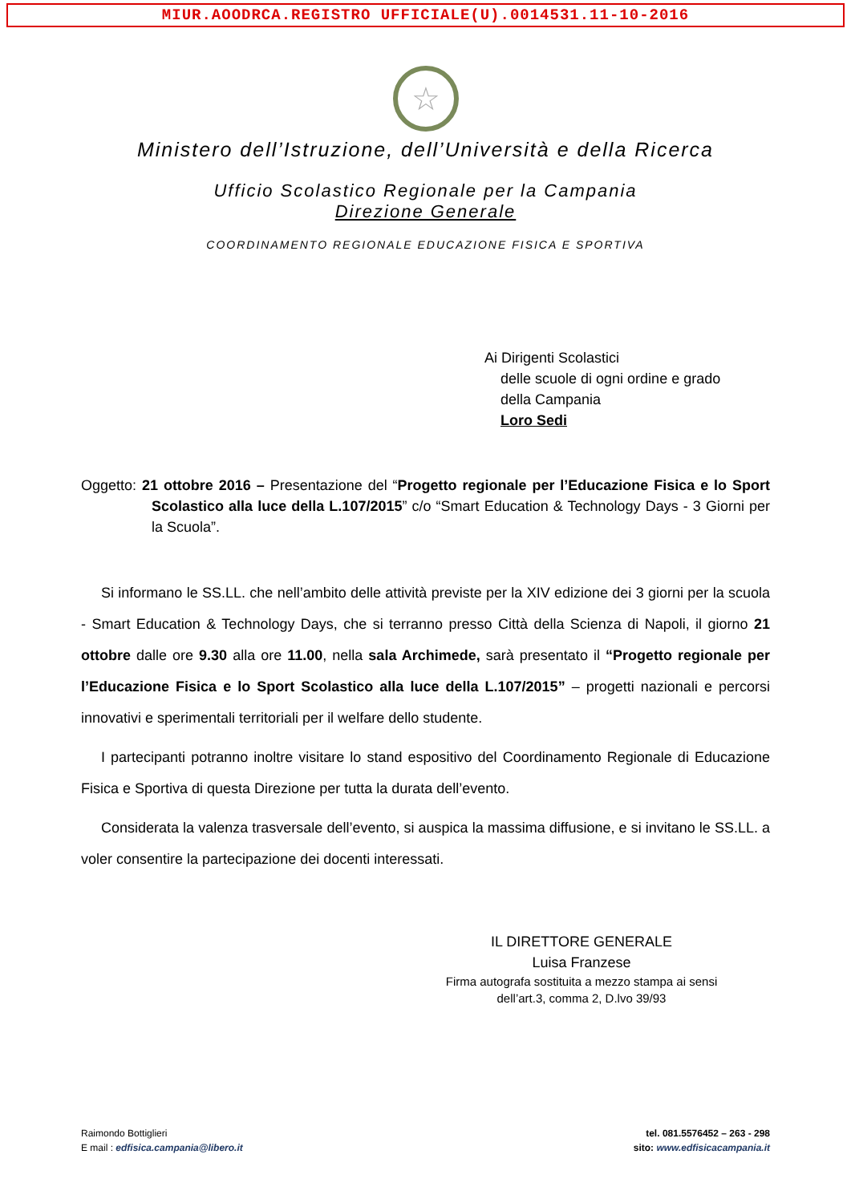MIUR.AOODRCA.REGISTRO UFFICIALE(U).0014531.11-10-2016
☆
Ministero dell’Istruzione, dell’Università e della Ricerca
Ufficio Scolastico Regionale per la Campania
Direzione Generale
COORDINAMENTO REGIONALE EDUCAZIONE FISICA E SPORTIVA
Ai Dirigenti Scolastici
delle scuole di ogni ordine e grado
della Campania
Loro Sedi
Oggetto: 21 ottobre 2016 – Presentazione del “Progetto regionale per l’Educazione Fisica e lo Sport Scolastico alla luce della L.107/2015” c/o “Smart Education & Technology Days - 3 Giorni per la Scuola”.
Si informano le SS.LL. che nell’ambito delle attività previste per la XIV edizione dei 3 giorni per la scuola - Smart Education & Technology Days, che si terranno presso Città della Scienza di Napoli, il giorno 21 ottobre dalle ore 9.30 alla ore 11.00, nella sala Archimede, sarà presentato il “Progetto regionale per l’Educazione Fisica e lo Sport Scolastico alla luce della L.107/2015” – progetti nazionali e percorsi innovativi e sperimentali territoriali per il welfare dello studente.
I partecipanti potranno inoltre visitare lo stand espositivo del Coordinamento Regionale di Educazione Fisica e Sportiva di questa Direzione per tutta la durata dell’evento.
Considerata la valenza trasversale dell’evento, si auspica la massima diffusione, e si invitano le SS.LL. a voler consentire la partecipazione dei docenti interessati.
IL DIRETTORE GENERALE
Luisa Franzese
Firma autografa sostituita a mezzo stampa ai sensi
dell’art.3, comma 2, D.lvo 39/93
Raimondo Bottiglieri
E mail : edfisica.campania@libero.it
tel. 081.5576452 – 263 - 298
sito: www.edfisicacampania.it